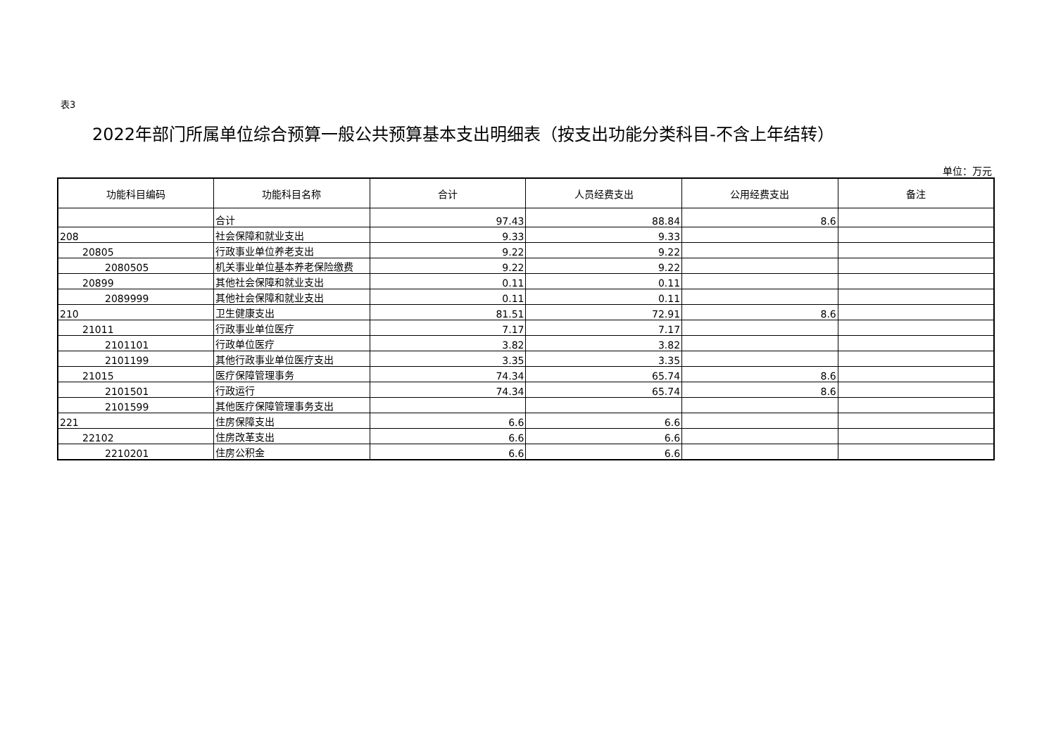表3
2022年部门所属单位综合预算一般公共预算基本支出明细表（按支出功能分类科目-不含上年结转）
单位：万元
| 功能科目编码 | 功能科目名称 | 合计 | 人员经费支出 | 公用经费支出 | 备注 |
| --- | --- | --- | --- | --- | --- |
| | 合计 | 97.43 | 88.84 | 8.6 | |
| 208 | 社会保障和就业支出 | 9.33 | 9.33 | | |
| 20805 | 行政事业单位养老支出 | 9.22 | 9.22 | | |
| 2080505 | 机关事业单位基本养老保险缴费 | 9.22 | 9.22 | | |
| 20899 | 其他社会保障和就业支出 | 0.11 | 0.11 | | |
| 2089999 | 其他社会保障和就业支出 | 0.11 | 0.11 | | |
| 210 | 卫生健康支出 | 81.51 | 72.91 | 8.6 | |
| 21011 | 行政事业单位医疗 | 7.17 | 7.17 | | |
| 2101101 | 行政单位医疗 | 3.82 | 3.82 | | |
| 2101199 | 其他行政事业单位医疗支出 | 3.35 | 3.35 | | |
| 21015 | 医疗保障管理事务 | 74.34 | 65.74 | 8.6 | |
| 2101501 | 行政运行 | 74.34 | 65.74 | 8.6 | |
| 2101599 | 其他医疗保障管理事务支出 | | | | |
| 221 | 住房保障支出 | 6.6 | 6.6 | | |
| 22102 | 住房改革支出 | 6.6 | 6.6 | | |
| 2210201 | 住房公积金 | 6.6 | 6.6 | | |